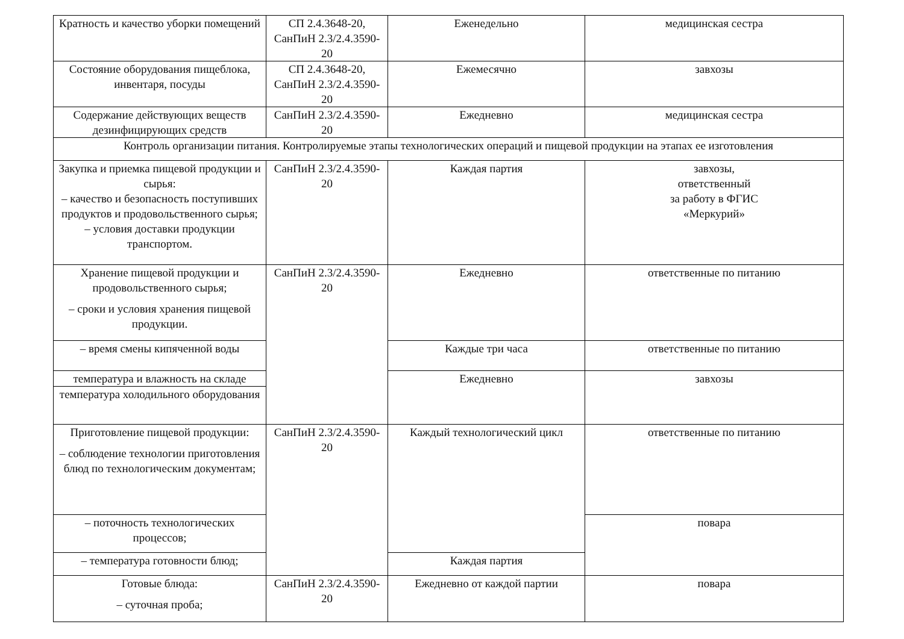| Кратность и качество уборки помещений | СП 2.4.3648-20, СанПиН 2.3/2.4.3590-20 | Еженедельно | медицинская сестра |
| Состояние оборудования пищеблока, инвентаря, посуды | СП 2.4.3648-20, СанПиН 2.3/2.4.3590-20 | Ежемесячно | завхозы |
| Содержание действующих веществ дезинфицирующих средств | СанПиН 2.3/2.4.3590-20 | Ежедневно | медицинская сестра |
| Контроль организации питания. Контролируемые этапы технологических операций и пищевой продукции на этапах ее изготовления | | | |
| Закупка и приемка пищевой продукции и сырья: – качество и безопасность поступивших продуктов и продовольственного сырья; – условия доставки продукции транспортом. | СанПиН 2.3/2.4.3590-20 | Каждая партия | завхозы, ответственный за работу в ФГИС «Меркурий» |
| Хранение пищевой продукции и продовольственного сырья; – сроки и условия хранения пищевой продукции. | СанПиН 2.3/2.4.3590-20 | Ежедневно | ответственные по питанию |
| – время смены кипяченной воды | | Каждые три часа | ответственные по питанию |
| температура и влажность на складе | | Ежедневно | завхозы |
| температура холодильного оборудования | | | |
| Приготовление пищевой продукции: – соблюдение технологии приготовления блюд по технологическим документам; | СанПиН 2.3/2.4.3590-20 | Каждый технологический цикл | ответственные по питанию |
| – поточность технологических процессов; | | | повара |
| – температура готовности блюд; | | Каждая партия | |
| Готовые блюда: – суточная проба; | СанПиН 2.3/2.4.3590-20 | Ежедневно от каждой партии | повара |